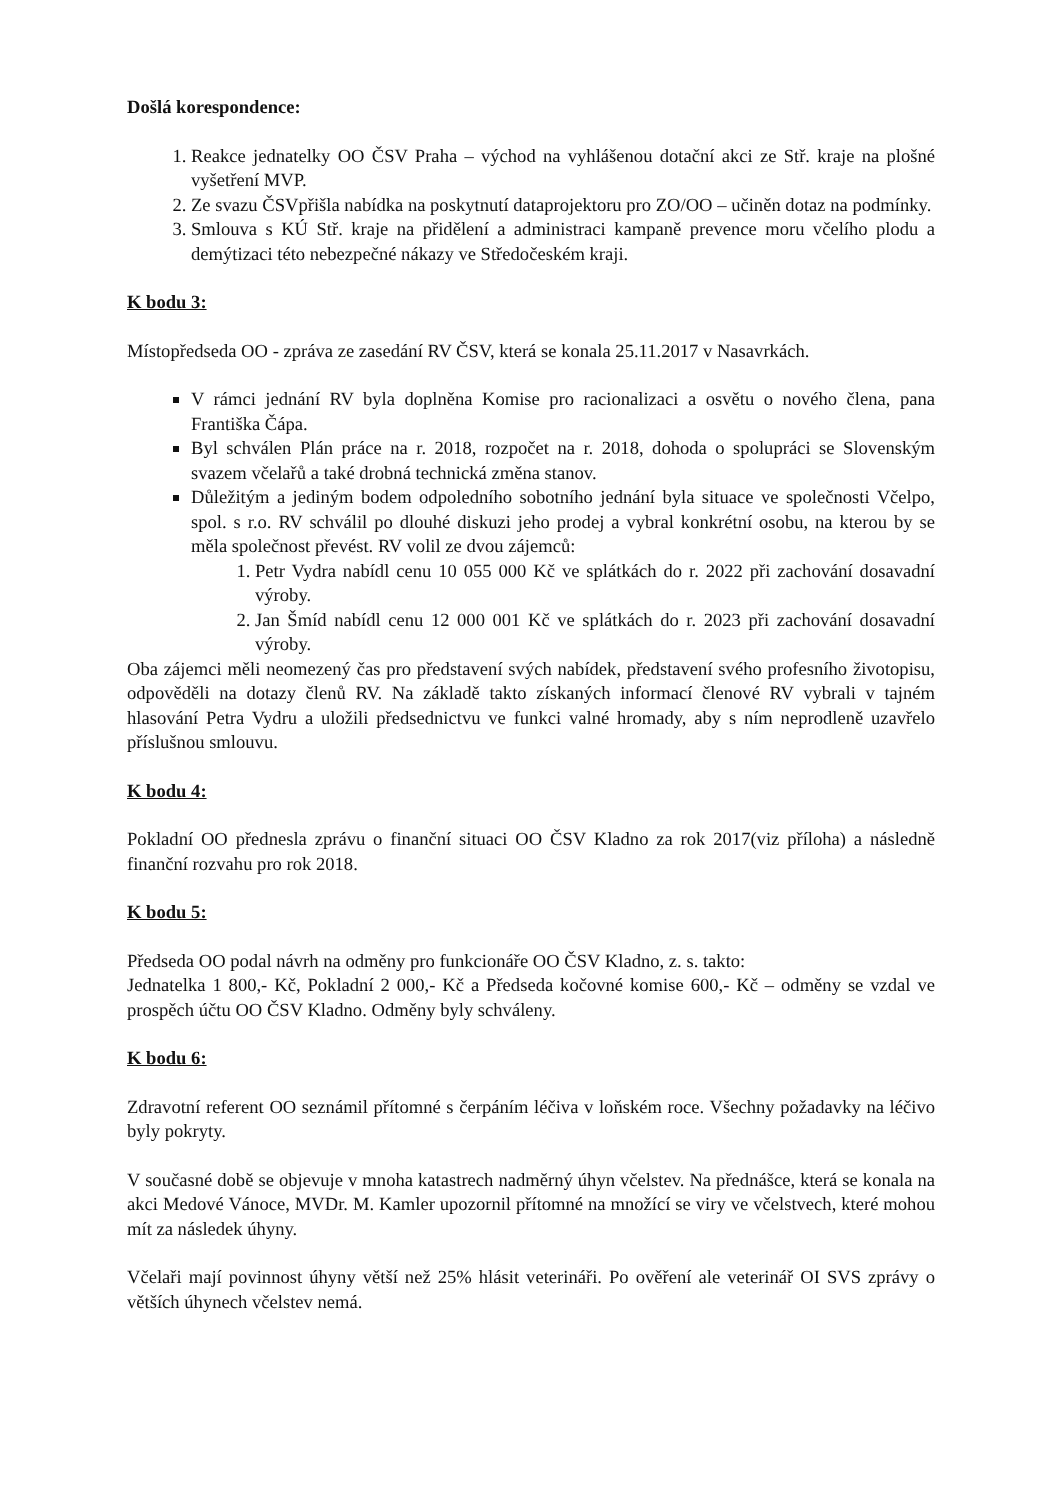Došlá korespondence:
1. Reakce jednatelky OO ČSV Praha – východ na vyhlášenou dotační akci ze Stř. kraje na plošné vyšetření MVP.
2. Ze svazu ČSVpřišla nabídka na poskytnutí dataprojektoru pro ZO/OO – učiněn dotaz na podmínky.
3. Smlouva s KÚ Stř. kraje na přidělení a administraci kampaně prevence moru včelího plodu a demýtizaci této nebezpečné nákazy ve Středočeském kraji.
K bodu 3:
Místopředseda OO - zpráva ze zasedání RV ČSV, která se konala 25.11.2017 v Nasavrkách.
V rámci jednání RV byla doplněna Komise pro racionalizaci a osvětu o nového člena, pana Františka Čápa.
Byl schválen Plán práce na r. 2018, rozpočet na r. 2018, dohoda o spolupráci se Slovenským svazem včelařů a také drobná technická změna stanov.
Důležitým a jediným bodem odpoledního sobotního jednání byla situace ve společnosti Včelpo, spol. s r.o. RV schválil po dlouhé diskuzi jeho prodej a vybral konkrétní osobu, na kterou by se měla společnost převést. RV volil ze dvou zájemců:
1. Petr Vydra nabídl cenu 10 055 000 Kč ve splátkách do r. 2022 při zachování dosavadní výroby.
2. Jan Šmíd nabídl cenu 12 000 001 Kč ve splátkách do r. 2023 při zachování dosavadní výroby.
Oba zájemci měli neomezený čas pro představení svých nabídek, představení svého profesního životopisu, odpověděli na dotazy členů RV. Na základě takto získaných informací členové RV vybrali v tajném hlasování Petra Vydru a uložili předsednictvu ve funkci valné hromady, aby s ním neprodleně uzavřelo příslušnou smlouvu.
K bodu 4:
Pokladní OO přednesla zprávu o finanční situaci OO ČSV Kladno za rok 2017(viz příloha) a následně finanční rozvahu pro rok 2018.
K bodu 5:
Předseda OO podal návrh na odměny pro funkcionáře OO ČSV Kladno, z. s. takto:
Jednatelka 1 800,- Kč, Pokladní 2 000,- Kč a Předseda kočovné komise 600,- Kč – odměny se vzdal ve prospěch účtu OO ČSV Kladno. Odměny byly schváleny.
K bodu 6:
Zdravotní referent OO seznámil přítomné s čerpáním léčiva v loňském roce. Všechny požadavky na léčivo byly pokryty.
V současné době se objevuje v mnoha katastrech nadměrný úhyn včelstev. Na přednášce, která se konala na akci Medové Vánoce, MVDr. M. Kamler upozornil přítomné na množící se viry ve včelstvech, které mohou mít za následek úhyny.
Včelaři mají povinnost úhyny větší než 25% hlásit veterináři. Po ověření ale veterinář OI SVS zprávy o větších úhynech včelstev nemá.